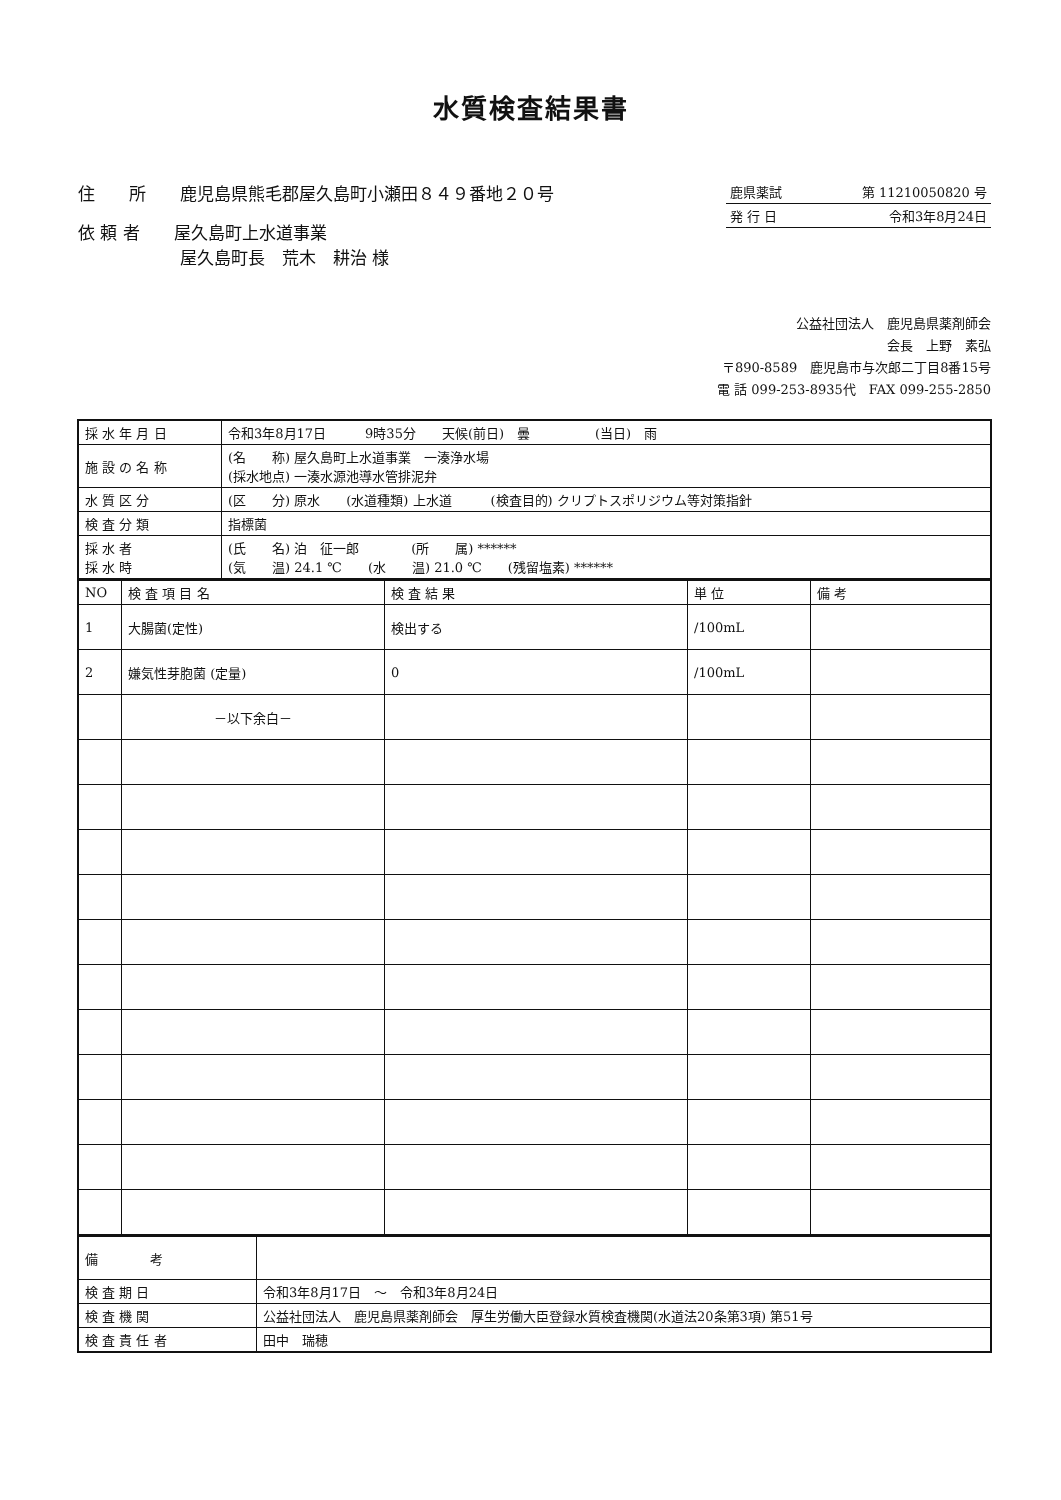水質検査結果書
住　　所　　鹿児島県熊毛郡屋久島町小瀬田８４９番地２０号
依 頼 者　　屋久島町上水道事業
　　　　　　屋久島町長　荒木　耕治 様
鹿県薬試 第 11210050820 号
発 行 日 令和3年8月24日
公益社団法人　鹿児島県薬剤師会
会長　上野　素弘
〒890-8589　鹿児島市与次郎二丁目8番15号
電 話 099-253-8935代　FAX 099-255-2850
| 採 水 年 月 日 | 令和3年8月17日 9時35分 天候(前日) 曇 (当日) 雨 |
| 施 設 の 名 称 | (名 称) 屋久島町上水道事業 一湊浄水場 (採水地点) 一湊水源池導水管排泥弁 |
| 水 質 区 分 | (区 分) 原水 (水道種類) 上水道 (検査目的) クリプトスポリジウム等対策指針 |
| 検 査 分 類 | 指標菌 |
| 採 水 者 採 水 時 | (氏 名) 泊 征一郎 (所 属) ****** (気 温) 24.1 ℃ (水 温) 21.0 ℃ (残留塩素) ****** |
| NO | 検 査 項 目 名 | 検 査 結 果 | 単 位 | 備 考 |
| --- | --- | --- | --- | --- |
| 1 | 大腸菌(定性) | 検出する | /100mL | |
| 2 | 嫌気性芽胞菌 (定量) | 0 | /100mL | |
| | －以下余白－ | | | |
| 備 考 | |
| 検 査 期 日 | 令和3年8月17日 ～ 令和3年8月24日 |
| 検 査 機 関 | 公益社団法人 鹿児島県薬剤師会 厚生労働大臣登録水質検査機関(水道法20条第3項) 第51号 |
| 検 査 責 任 者 | 田中 瑞穂 |